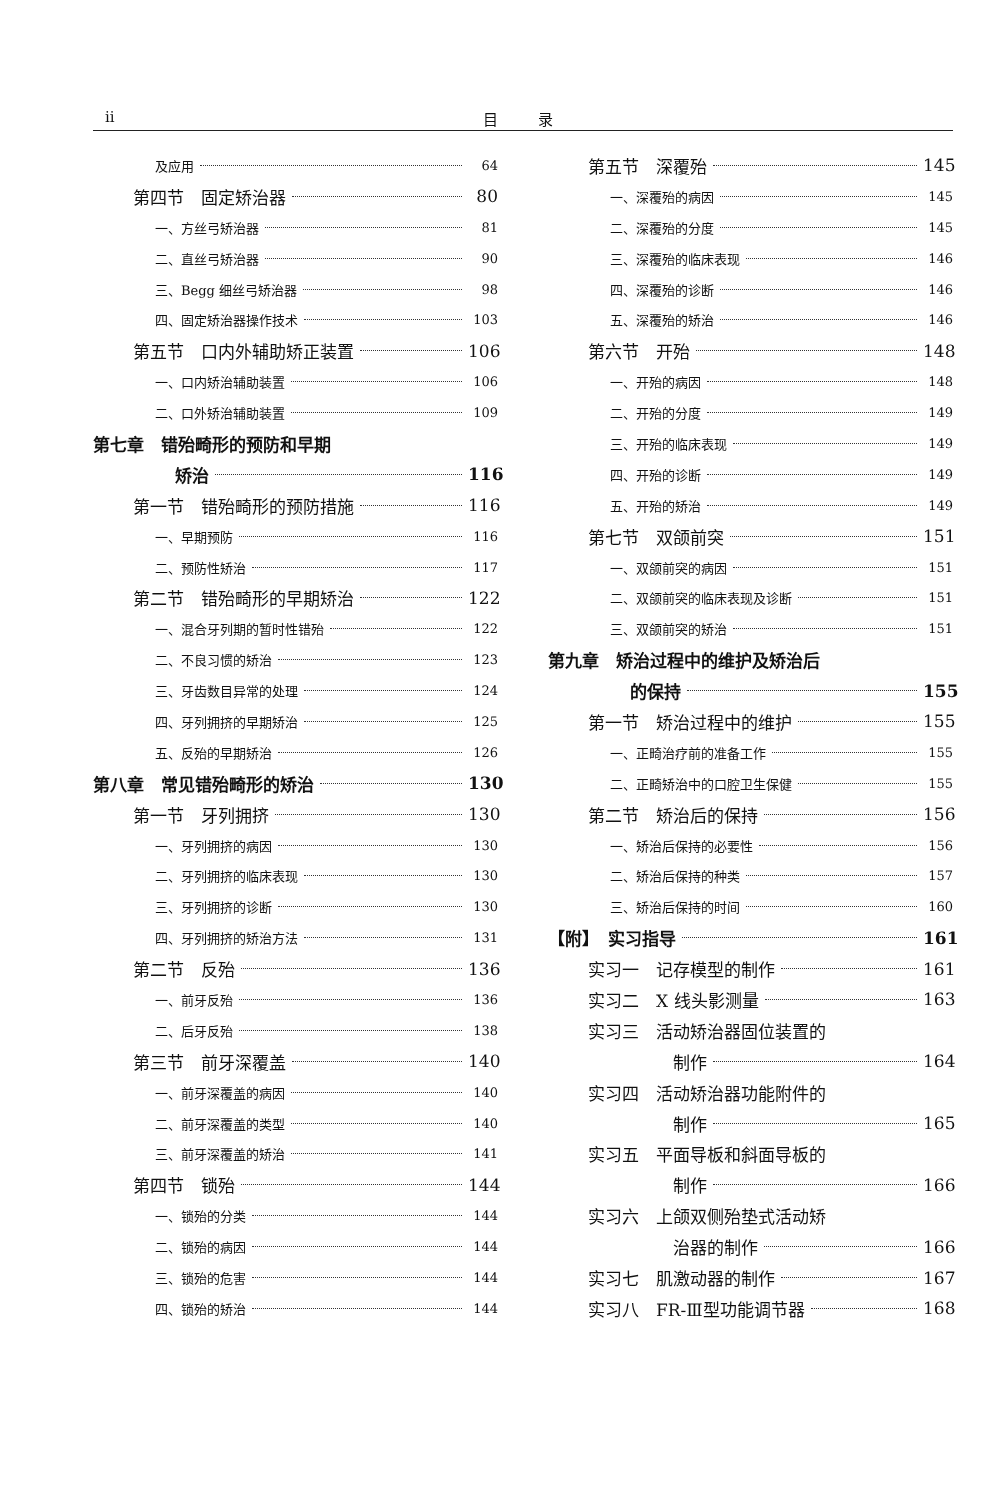ii 目录
及应用 64
第四节　固定矫治器 80
一、方丝弓矫治器 81
二、直丝弓矫治器 90
三、Begg 细丝弓矫治器 98
四、固定矫治器操作技术 103
第五节　口内外辅助矫正装置 106
一、口内矫治辅助装置 106
二、口外矫治辅助装置 109
第七章　错殆畸形的预防和早期
矫治 116
第一节　错殆畸形的预防措施 116
一、早期预防 116
二、预防性矫治 117
第二节　错殆畸形的早期矫治 122
一、混合牙列期的暂时性错殆 122
二、不良习惯的矫治 123
三、牙齿数目异常的处理 124
四、牙列拥挤的早期矫治 125
五、反殆的早期矫治 126
第八章　常见错殆畸形的矫治 130
第一节　牙列拥挤 130
一、牙列拥挤的病因 130
二、牙列拥挤的临床表现 130
三、牙列拥挤的诊断 130
四、牙列拥挤的矫治方法 131
第二节　反殆 136
一、前牙反殆 136
二、后牙反殆 138
第三节　前牙深覆盖 140
一、前牙深覆盖的病因 140
二、前牙深覆盖的类型 140
三、前牙深覆盖的矫治 141
第四节　锁殆 144
一、锁殆的分类 144
二、锁殆的病因 144
三、锁殆的危害 144
四、锁殆的矫治 144
第五节　深覆殆 145
一、深覆殆的病因 145
二、深覆殆的分度 145
三、深覆殆的临床表现 146
四、深覆殆的诊断 146
五、深覆殆的矫治 146
第六节　开殆 148
一、开殆的病因 148
二、开殆的分度 149
三、开殆的临床表现 149
四、开殆的诊断 149
五、开殆的矫治 149
第七节　双颌前突 151
一、双颌前突的病因 151
二、双颌前突的临床表现及诊断 151
三、双颌前突的矫治 151
第九章　矫治过程中的维护及矫治后
的保持 155
第一节　矫治过程中的维护 155
一、正畸治疗前的准备工作 155
二、正畸矫治中的口腔卫生保健 155
第二节　矫治后的保持 156
一、矫治后保持的必要性 156
二、矫治后保持的种类 157
三、矫治后保持的时间 160
【附】　实习指导 161
实习一　记存模型的制作 161
实习二　X 线头影测量 163
实习三　活动矫治器固位装置的
制作 164
实习四　活动矫治器功能附件的
制作 165
实习五　平面导板和斜面导板的
制作 166
实习六　上颌双侧殆垫式活动矫
治器的制作 166
实习七　肌激动器的制作 167
实习八　FR-Ⅲ型功能调节器 168